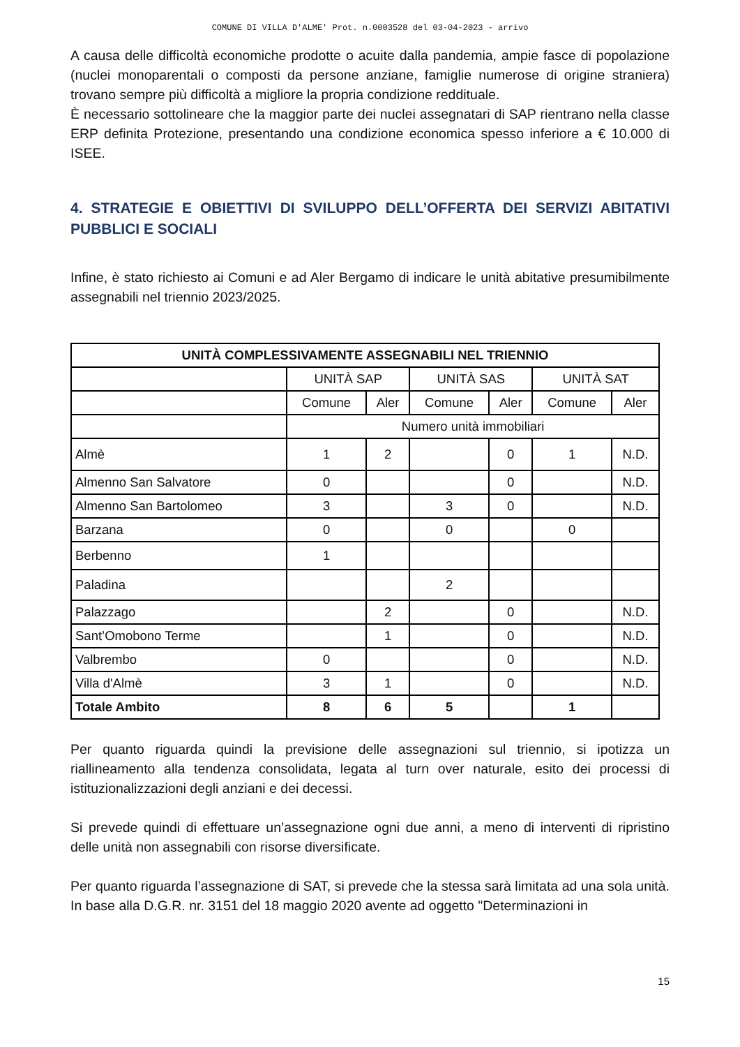COMUNE DI VILLA D'ALME' Prot. n.0003528 del 03-04-2023 - arrivo
A causa delle difficoltà economiche prodotte o acuite dalla pandemia, ampie fasce di popolazione (nuclei monoparentali o composti da persone anziane, famiglie numerose di origine straniera) trovano sempre più difficoltà a migliore la propria condizione reddituale.
È necessario sottolineare che la maggior parte dei nuclei assegnatari di SAP rientrano nella classe ERP definita Protezione, presentando una condizione economica spesso inferiore a € 10.000 di ISEE.
4. STRATEGIE E OBIETTIVI DI SVILUPPO DELL’OFFERTA DEI SERVIZI ABITATIVI PUBBLICI E SOCIALI
Infine, è stato richiesto ai Comuni e ad Aler Bergamo di indicare le unità abitative presumibilmente assegnabili nel triennio 2023/2025.
| UNITÀ COMPLESSIVAMENTE ASSEGNABILI NEL TRIENNIO | | | | | | |
| --- | --- | --- | --- | --- | --- | --- |
| | UNITÀ SAP | | UNITÀ SAS | | UNITÀ SAT | |
| | Comune | Aler | Comune | Aler | Comune | Aler |
| | Numero unità immobiliari | | | | | |
| Almè | 1 | 2 | | 0 | 1 | N.D. |
| Almenno San Salvatore | 0 | | | 0 | | N.D. |
| Almenno San Bartolomeo | 3 | | 3 | 0 | | N.D. |
| Barzana | 0 | | 0 | | 0 | |
| Berbenno | 1 | | | | | |
| Paladina | | | 2 | | | |
| Palazzago | | 2 | | 0 | | N.D. |
| Sant’Omobono Terme | | 1 | | 0 | | N.D. |
| Valbrembo | 0 | | | 0 | | N.D. |
| Villa d'Almè | 3 | 1 | | 0 | | N.D. |
| Totale Ambito | 8 | 6 | 5 | | 1 | |
Per quanto riguarda quindi la previsione delle assegnazioni sul triennio, si ipotizza un riallineamento alla tendenza consolidata, legata al turn over naturale, esito dei processi di istituzionalizzazioni degli anziani e dei decessi.
Si prevede quindi di effettuare un’assegnazione ogni due anni, a meno di interventi di ripristino delle unità non assegnabili con risorse diversificate.
Per quanto riguarda l’assegnazione di SAT, si prevede che la stessa sarà limitata ad una sola unità. In base alla D.G.R. nr. 3151 del 18 maggio 2020 avente ad oggetto "Determinazioni in
15